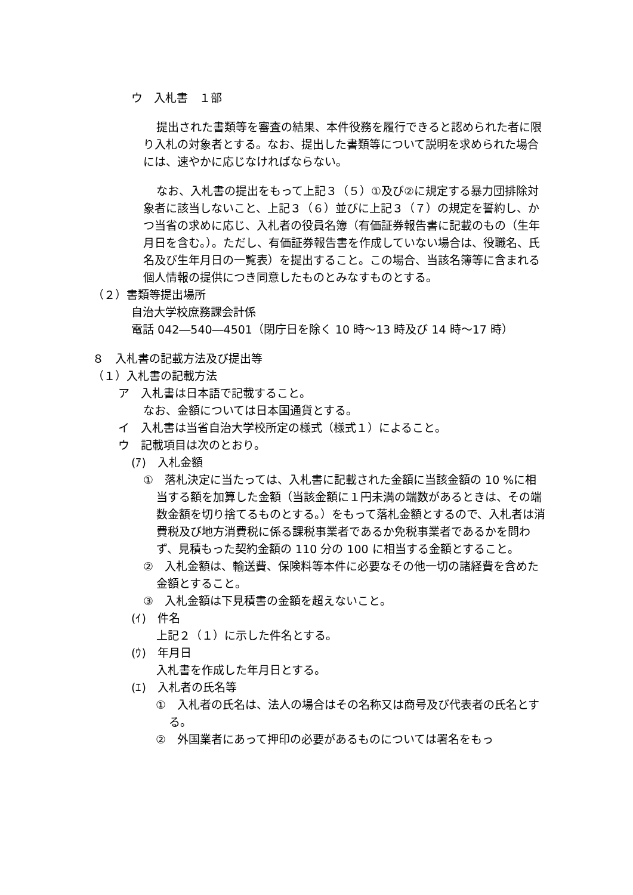ウ　入札書　１部
提出された書類等を審査の結果、本件役務を履行できると認められた者に限り入札の対象者とする。なお、提出した書類等について説明を求められた場合には、速やかに応じなければならない。
なお、入札書の提出をもって上記３（５）①及び②に規定する暴力団排除対象者に該当しないこと、上記３（６）並びに上記３（７）の規定を誓約し、かつ当省の求めに応じ、入札者の役員名簿（有価証券報告書に記載のもの（生年月日を含む。）。ただし、有価証券報告書を作成していない場合は、役職名、氏名及び生年月日の一覧表）を提出すること。この場合、当該名簿等に含まれる個人情報の提供につき同意したものとみなすものとする。
（２）書類等提出場所
自治大学校庶務課会計係
電話 042―540―4501（閉庁日を除く 10 時～13 時及び 14 時～17 時）
８　入札書の記載方法及び提出等
（１）入札書の記載方法
ア　入札書は日本語で記載すること。
なお、金額については日本国通貨とする。
イ　入札書は当省自治大学校所定の様式（様式１）によること。
ウ　記載項目は次のとおり。
(ｱ)　入札金額
①　落札決定に当たっては、入札書に記載された金額に当該金額の 10 %に相当する額を加算した金額（当該金額に１円未満の端数があるときは、その端数金額を切り捨てるものとする。）をもって落札金額とするので、入札者は消費税及び地方消費税に係る課税事業者であるか免税事業者であるかを問わず、見積もった契約金額の 110 分の 100 に相当する金額とすること。
②　入札金額は、輸送費、保険料等本件に必要なその他一切の諸経費を含めた金額とすること。
③　入札金額は下見積書の金額を超えないこと。
(ｲ)　件名
上記２（１）に示した件名とする。
(ｳ)　年月日
入札書を作成した年月日とする。
(ｴ)　入札者の氏名等
①　入札者の氏名は、法人の場合はその名称又は商号及び代表者の氏名とする。
②　外国業者にあって押印の必要があるものについては署名をもっ